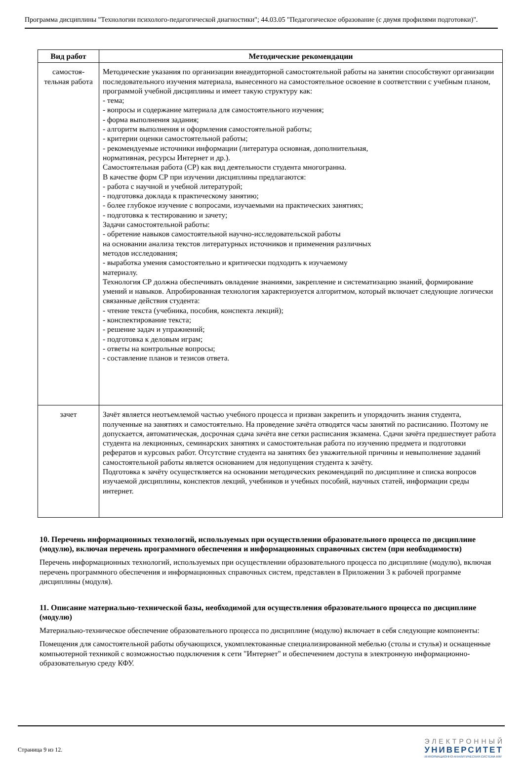Программа дисциплины "Технологии психолого-педагогической диагностики"; 44.03.05 "Педагогическое образование (с двумя профилями подготовки)".
| Вид работ | Методические рекомендации |
| --- | --- |
| самостоя- тельная работа | Методические указания по организации внеаудиторной самостоятельной работы на занятии способствуют организации последовательного изучения материала, вынесенного на самостоятельное освоение в соответствии с учебным планом, программой учебной дисциплины и имеет такую структуру как: - тема; - вопросы и содержание материала для самостоятельного изучения; - форма выполнения задания; - алгоритм выполнения и оформления самостоятельной работы; - критерии оценки самостоятельной работы; - рекомендуемые источники информации (литература основная, дополнительная, нормативная, ресурсы Интернет и др.). Самостоятельная работа (СР) как вид деятельности студента многогранна. В качестве форм СР при изучении дисциплины предлагаются: - работа с научной и учебной литературой; - подготовка доклада к практическому занятию; - более глубокое изучение с вопросами, изучаемыми на практических занятиях; - подготовка к тестированию и зачету; Задачи самостоятельной работы: - обретение навыков самостоятельной научно-исследовательской работы на основании анализа текстов литературных источников и применения различных методов исследования; - выработка умения самостоятельно и критически подходить к изучаемому материалу. Технология СР должна обеспечивать овладение знаниями, закрепление и систематизацию знаний, формирование умений и навыков. Апробированная технология характеризуется алгоритмом, который включает следующие логически связанные действия студента: - чтение текста (учебника, пособия, конспекта лекций); - конспектирование текста; - решение задач и упражнений; - подготовка к деловым играм; - ответы на контрольные вопросы; - составление планов и тезисов ответа. |
| зачет | Зачёт является неотъемлемой частью учебного процесса и призван закрепить и упорядочить знания студента, полученные на занятиях и самостоятельно. На проведение зачёта отводятся часы занятий по расписанию. Поэтому не допускается, автоматическая, досрочная сдача зачёта вне сетки расписания экзамена. Сдачи зачёта предшествует работа студента на лекционных, семинарских занятиях и самостоятельная работа по изучению предмета и подготовки рефератов и курсовых работ. Отсутствие студента на занятиях без уважительной причины и невыполнение заданий самостоятельной работы является основанием для недопущения студента к зачёту. Подготовка к зачёту осуществляется на основании методических рекомендаций по дисциплине и списка вопросов изучаемой дисциплины, конспектов лекций, учебников и учебных пособий, научных статей, информации среды интернет. |
10. Перечень информационных технологий, используемых при осуществлении образовательного процесса по дисциплине (модулю), включая перечень программного обеспечения и информационных справочных систем (при необходимости)
Перечень информационных технологий, используемых при осуществлении образовательного процесса по дисциплине (модулю), включая перечень программного обеспечения и информационных справочных систем, представлен в Приложении 3 к рабочей программе дисциплины (модуля).
11. Описание материально-технической базы, необходимой для осуществления образовательного процесса по дисциплине (модулю)
Материально-техническое обеспечение образовательного процесса по дисциплине (модулю) включает в себя следующие компоненты:
Помещения для самостоятельной работы обучающихся, укомплектованные специализированной мебелью (столы и стулья) и оснащенные компьютерной техникой с возможностью подключения к сети "Интернет" и обеспечением доступа в электронную информационно-образовательную среду КФУ.
Страница 9 из 12.
ЭЛЕКТРОННЫЙ
УНИВЕРСИТЕТ
ИНФОРМАЦИОННО-АНАЛИТИЧЕСКАЯ СИСТЕМА КФУ